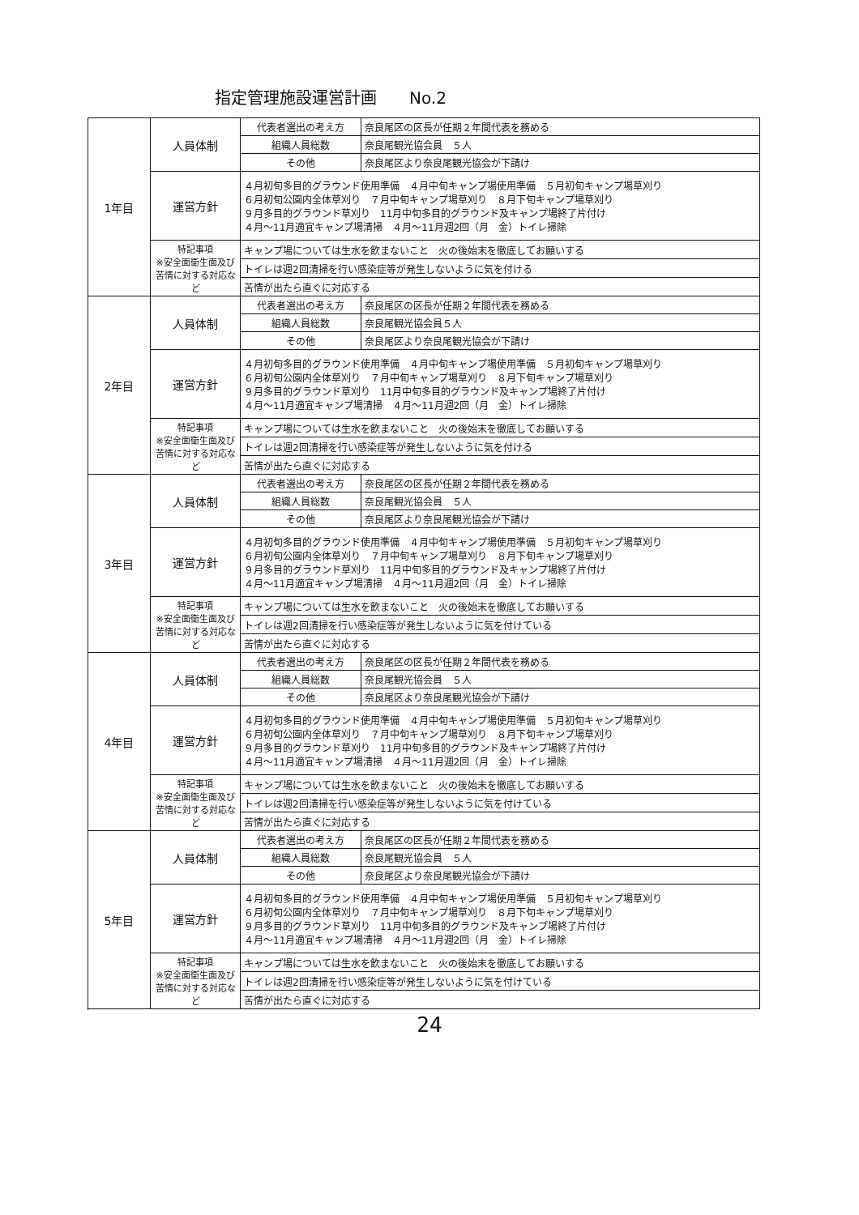指定管理施設運営計画　　No.2
| 1年目 | 人員体制 | 代表者選出の考え方 | 奈良尾区の区長が任期２年間代表を務める |
| | | 組織人員総数 | 奈良尾観光協会員 ５人 |
| | | その他 | 奈良尾区より奈良尾観光協会が下請け |
| | 運営方針 | ４月初旬多目的グラウンド使用準備 ４月中旬キャンプ場使用準備 ５月初旬キャンプ場草刈り ６月初旬公園内全体草刈り ７月中旬キャンプ場草刈り ８月下旬キャンプ場草刈り ９月多目的グラウンド草刈り 11月中旬多目的グラウンド及キャンプ場終了片付け ４月～11月適宜キャンプ場清掃 ４月～11月週2回（月 金）トイレ掃除 | |
| | 特記事項 ※安全面衛生面及び苦情に対する対応など | キャンプ場については生水を飲まないこと 火の後始末を徹底してお願いする | |
| | | トイレは週2回清掃を行い感染症等が発生しないように気を付ける | |
| | | 苦情が出たら直ぐに対応する | |
| 2年目 | 人員体制 | 代表者選出の考え方 | 奈良尾区の区長が任期２年間代表を務める |
| | | 組織人員総数 | 奈良尾観光協会員５人 |
| | | その他 | 奈良尾区より奈良尾観光協会が下請け |
| | 運営方針 | ４月初旬多目的グラウンド使用準備 ４月中旬キャンプ場使用準備 ５月初旬キャンプ場草刈り ６月初旬公園内全体草刈り ７月中旬キャンプ場草刈り ８月下旬キャンプ場草刈り ９月多目的グラウンド草刈り 11月中旬多目的グラウンド及キャンプ場終了片付け ４月～11月適宜キャンプ場清掃 ４月～11月週2回（月 金）トイレ掃除 | |
| | 特記事項 ※安全面衛生面及び苦情に対する対応など | キャンプ場については生水を飲まないこと 火の後始末を徹底してお願いする | |
| | | トイレは週2回清掃を行い感染症等が発生しないように気を付ける | |
| | | 苦情が出たら直ぐに対応する | |
| 3年目 | 人員体制 | 代表者選出の考え方 | 奈良尾区の区長が任期２年間代表を務める |
| | | 組織人員総数 | 奈良尾観光協会員 ５人 |
| | | その他 | 奈良尾区より奈良尾観光協会が下請け |
| | 運営方針 | ４月初旬多目的グラウンド使用準備 ４月中旬キャンプ場使用準備 ５月初旬キャンプ場草刈り ６月初旬公園内全体草刈り ７月中旬キャンプ場草刈り ８月下旬キャンプ場草刈り ９月多目的グラウンド草刈り 11月中旬多目的グラウンド及キャンプ場終了片付け ４月～11月適宜キャンプ場清掃 ４月～11月週2回（月 金）トイレ掃除 | |
| | 特記事項 ※安全面衛生面及び苦情に対する対応など | キャンプ場については生水を飲まないこと 火の後始末を徹底してお願いする | |
| | | トイレは週2回清掃を行い感染症等が発生しないように気を付けている | |
| | | 苦情が出たら直ぐに対応する | |
| 4年目 | 人員体制 | 代表者選出の考え方 | 奈良尾区の区長が任期２年間代表を務める |
| | | 組織人員総数 | 奈良尾観光協会員 ５人 |
| | | その他 | 奈良尾区より奈良尾観光協会が下請け |
| | 運営方針 | ４月初旬多目的グラウンド使用準備 ４月中旬キャンプ場使用準備 ５月初旬キャンプ場草刈り ６月初旬公園内全体草刈り ７月中旬キャンプ場草刈り ８月下旬キャンプ場草刈り ９月多目的グラウンド草刈り 11月中旬多目的グラウンド及キャンプ場終了片付け ４月～11月適宜キャンプ場清掃 ４月～11月週2回（月 金）トイレ掃除 | |
| | 特記事項 ※安全面衛生面及び苦情に対する対応など | キャンプ場については生水を飲まないこと 火の後始末を徹底してお願いする | |
| | | トイレは週2回清掃を行い感染症等が発生しないように気を付けている | |
| | | 苦情が出たら直ぐに対応する | |
| 5年目 | 人員体制 | 代表者選出の考え方 | 奈良尾区の区長が任期２年間代表を務める |
| | | 組織人員総数 | 奈良尾観光協会員 ５人 |
| | | その他 | 奈良尾区より奈良尾観光協会が下請け |
| | 運営方針 | ４月初旬多目的グラウンド使用準備 ４月中旬キャンプ場使用準備 ５月初旬キャンプ場草刈り ６月初旬公園内全体草刈り ７月中旬キャンプ場草刈り ８月下旬キャンプ場草刈り ９月多目的グラウンド草刈り 11月中旬多目的グラウンド及キャンプ場終了片付け ４月～11月適宜キャンプ場清掃 ４月～11月週2回（月 金）トイレ掃除 | |
| | 特記事項 ※安全面衛生面及び苦情に対する対応など | キャンプ場については生水を飲まないこと 火の後始末を徹底してお願いする | |
| | | トイレは週2回清掃を行い感染症等が発生しないように気を付けている | |
| | | 苦情が出たら直ぐに対応する | |
24